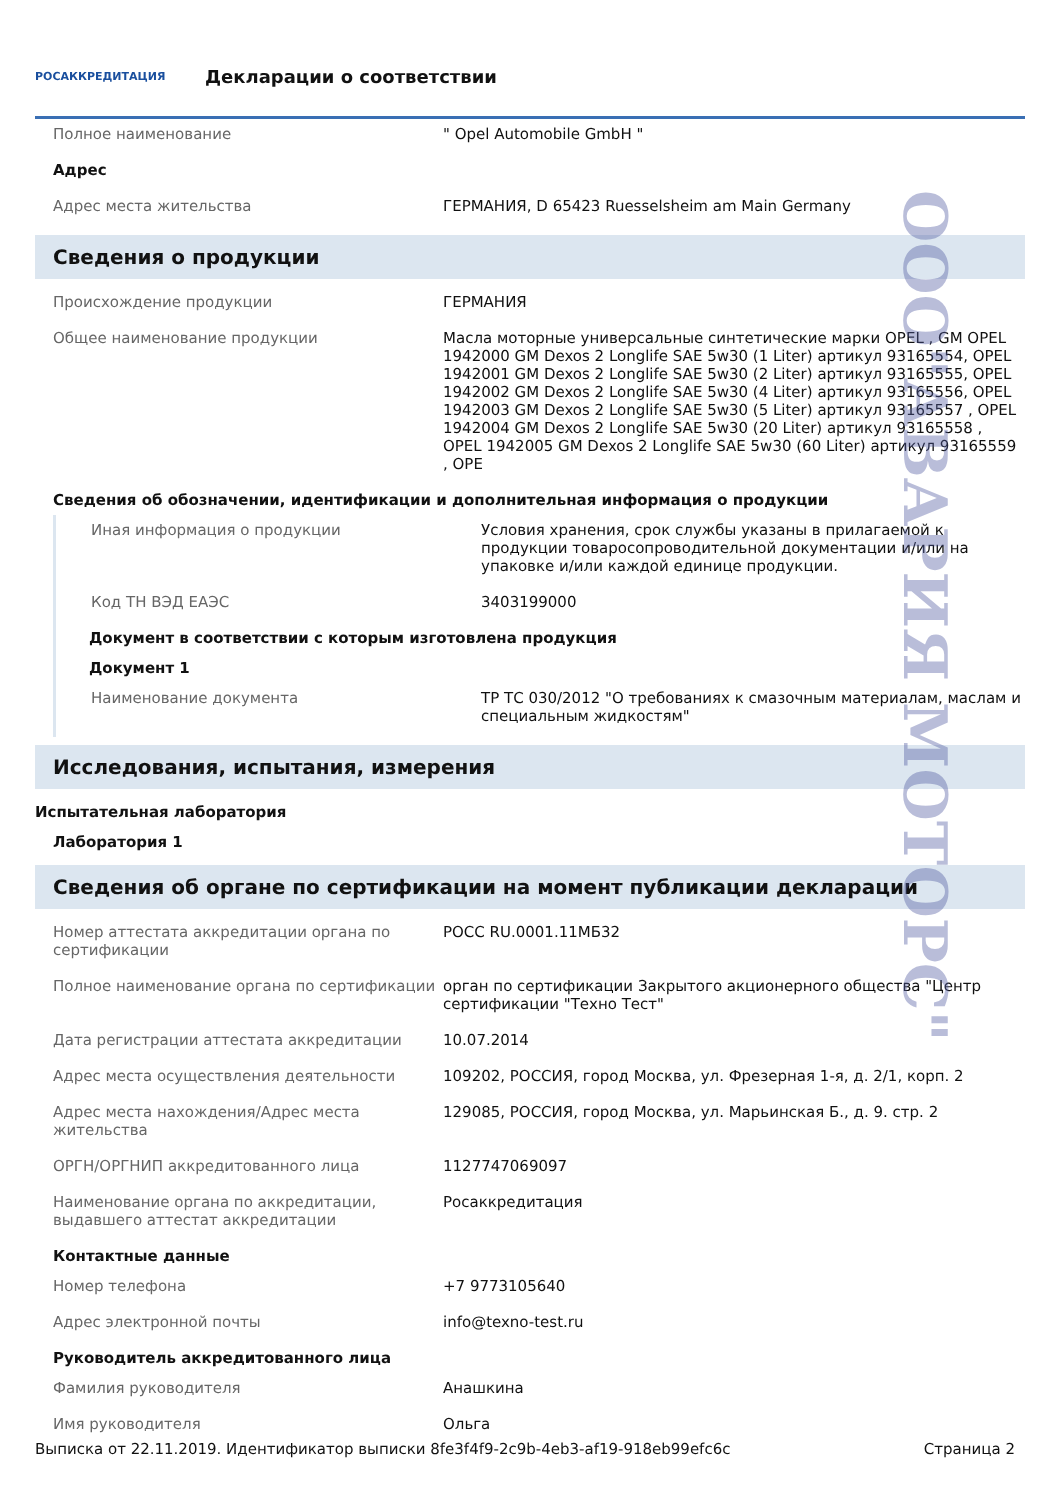РОСАККРЕДИТАЦИЯ
Декларации о соответствии
| Полное наименование | " Opel Automobile GmbH " |
| Адрес | |
| Адрес места жительства | ГЕРМАНИЯ, D 65423 Ruesselsheim am Main Germany |
Сведения о продукции
| Происхождение продукции | ГЕРМАНИЯ |
| Общее наименование продукции | Масла моторные универсальные синтетические марки OPEL , GM OPEL 1942000 GM Dexos 2 Longlife SAE 5w30 (1 Liter) артикул 93165554, OPEL 1942001 GM Dexos 2 Longlife SAE 5w30 (2 Liter) артикул 93165555, OPEL 1942002 GM Dexos 2 Longlife SAE 5w30 (4 Liter) артикул 93165556, OPEL 1942003 GM Dexos 2 Longlife SAE 5w30 (5 Liter) артикул 93165557 , OPEL 1942004 GM Dexos 2 Longlife SAE 5w30 (20 Liter) артикул 93165558 , OPEL 1942005 GM Dexos 2 Longlife SAE 5w30 (60 Liter) артикул 93165559 , OPE |
Сведения об обозначении, идентификации и дополнительная информация о продукции
| Иная информация о продукции | Условия хранения, срок службы указаны в прилагаемой к продукции товаросопроводительной документации и/или на упаковке и/или каждой единице продукции. |
| Код ТН ВЭД ЕАЭС | 3403199000 |
Документ в соответствии с которым изготовлена продукция
Документ 1
| Наименование документа | ТР ТС 030/2012 "О требованиях к смазочным материалам, маслам и специальным жидкостям" |
Исследования, испытания, измерения
Испытательная лаборатория
Лаборатория 1
Сведения об органе по сертификации на момент публикации декларации
| Номер аттестата аккредитации органа по сертификации | РОСС RU.0001.11МБ32 |
| Полное наименование органа по сертификации | орган по сертификации Закрытого акционерного общества "Центр сертификации "Техно Тест" |
| Дата регистрации аттестата аккредитации | 10.07.2014 |
| Адрес места осуществления деятельности | 109202, РОССИЯ, город Москва, ул. Фрезерная 1-я, д. 2/1, корп. 2 |
| Адрес места нахождения/Адрес места жительства | 129085, РОССИЯ, город Москва, ул. Марьинская Б., д. 9. стр. 2 |
| ОРГН/ОРГНИП аккредитованного лица | 1127747069097 |
| Наименование органа по аккредитации, выдавшего аттестат аккредитации | Росаккредитация |
Контактные данные
| Номер телефона | +7 9773105640 |
| Адрес электронной почты | info@texno-test.ru |
Руководитель аккредитованного лица
| Фамилия руководителя | Анашкина |
| Имя руководителя | Ольга |
ООО"АВАРИЯ МОТОРС"
Выписка от 22.11.2019. Идентификатор выписки 8fe3f4f9-2c9b-4eb3-af19-918eb99efc6c Страница 2